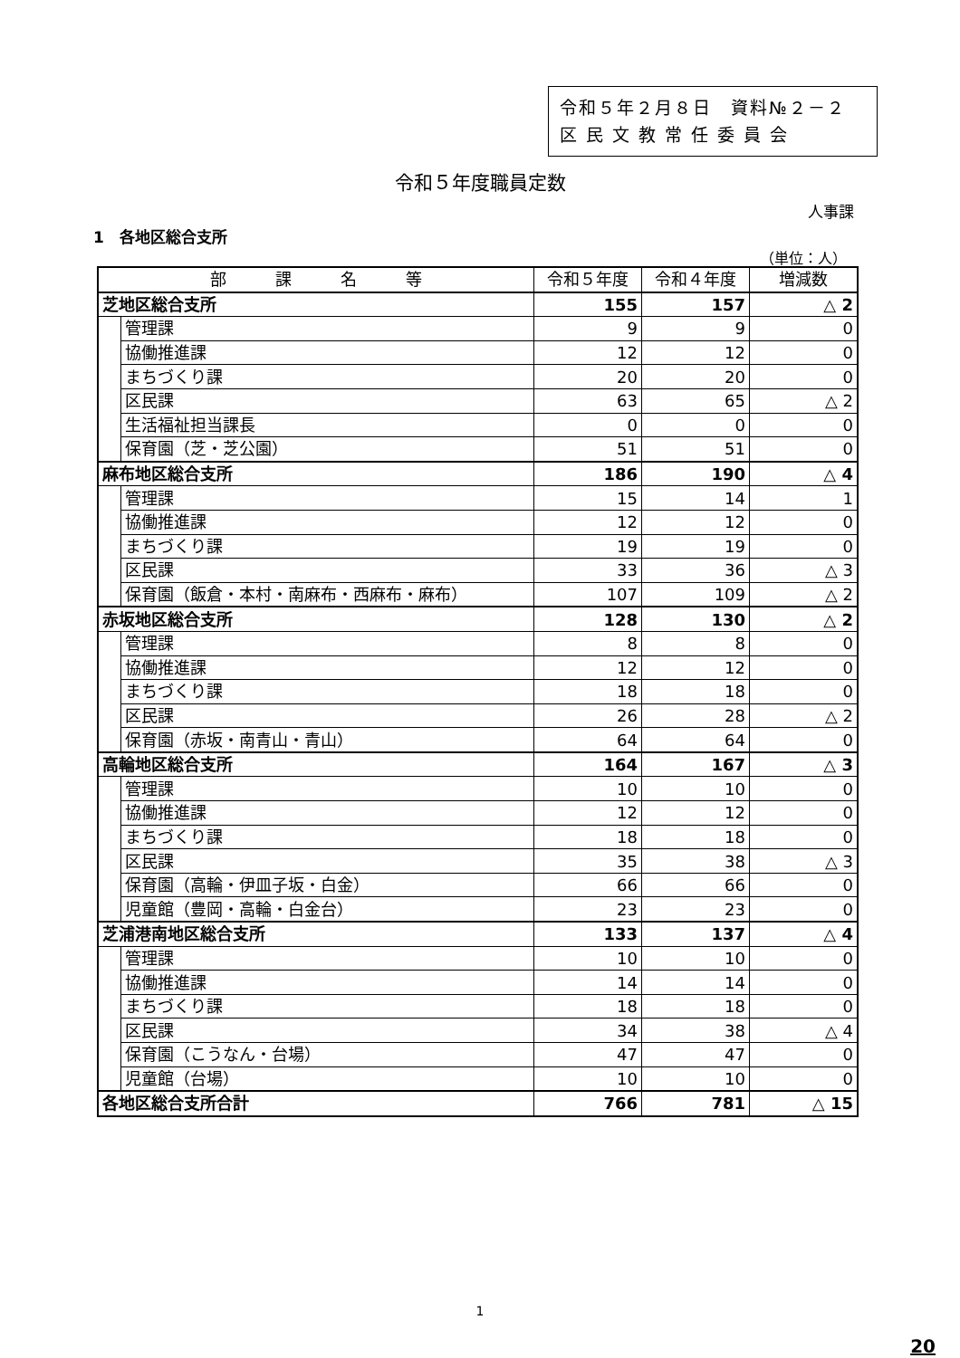令和５年２月８日　資料№２－２
区 民 文 教 常 任 委 員 会
令和５年度職員定数
人事課
1　各地区総合支所
（単位：人）
| 部 課 名 等 | | 令和５年度 | 令和４年度 | 増減数 |
| --- | --- | --- | --- | --- |
| 芝地区総合支所 | | 155 | 157 | △ 2 |
| | 管理課 | 9 | 9 | 0 |
| | 協働推進課 | 12 | 12 | 0 |
| | まちづくり課 | 20 | 20 | 0 |
| | 区民課 | 63 | 65 | △ 2 |
| | 生活福祉担当課長 | 0 | 0 | 0 |
| | 保育園（芝・芝公園） | 51 | 51 | 0 |
| 麻布地区総合支所 | | 186 | 190 | △ 4 |
| | 管理課 | 15 | 14 | 1 |
| | 協働推進課 | 12 | 12 | 0 |
| | まちづくり課 | 19 | 19 | 0 |
| | 区民課 | 33 | 36 | △ 3 |
| | 保育園（飯倉・本村・南麻布・西麻布・麻布） | 107 | 109 | △ 2 |
| 赤坂地区総合支所 | | 128 | 130 | △ 2 |
| | 管理課 | 8 | 8 | 0 |
| | 協働推進課 | 12 | 12 | 0 |
| | まちづくり課 | 18 | 18 | 0 |
| | 区民課 | 26 | 28 | △ 2 |
| | 保育園（赤坂・南青山・青山） | 64 | 64 | 0 |
| 高輪地区総合支所 | | 164 | 167 | △ 3 |
| | 管理課 | 10 | 10 | 0 |
| | 協働推進課 | 12 | 12 | 0 |
| | まちづくり課 | 18 | 18 | 0 |
| | 区民課 | 35 | 38 | △ 3 |
| | 保育園（高輪・伊皿子坂・白金） | 66 | 66 | 0 |
| | 児童館（豊岡・高輪・白金台） | 23 | 23 | 0 |
| 芝浦港南地区総合支所 | | 133 | 137 | △ 4 |
| | 管理課 | 10 | 10 | 0 |
| | 協働推進課 | 14 | 14 | 0 |
| | まちづくり課 | 18 | 18 | 0 |
| | 区民課 | 34 | 38 | △ 4 |
| | 保育園（こうなん・台場） | 47 | 47 | 0 |
| | 児童館（台場） | 10 | 10 | 0 |
| 各地区総合支所合計 | | 766 | 781 | △ 15 |
1
20